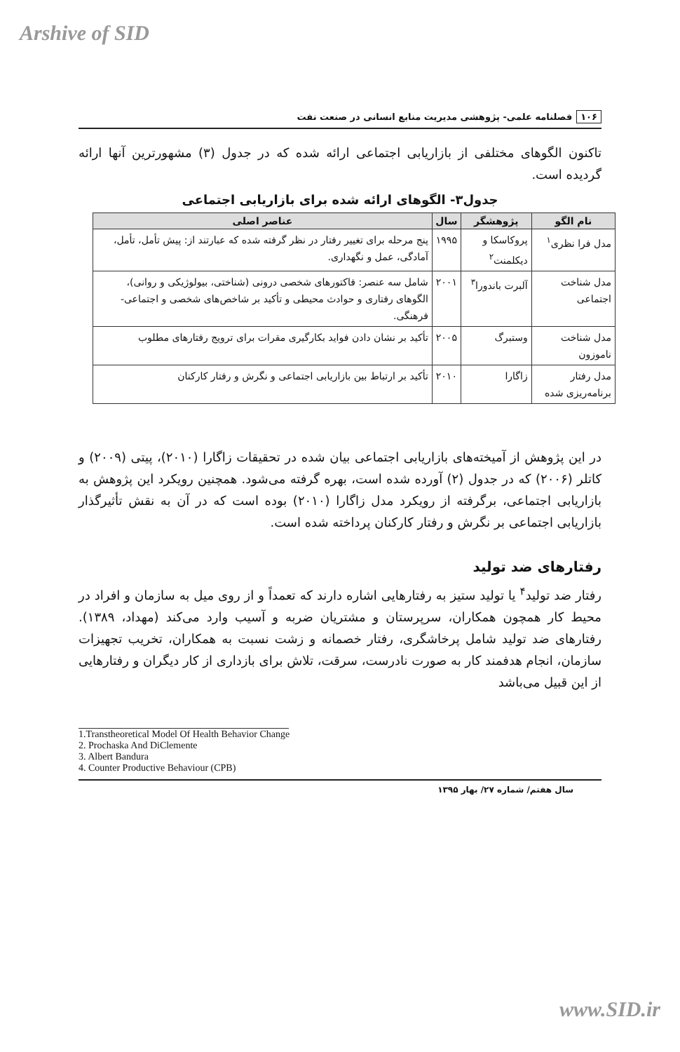Arshive of SID
۱۰۶ فصلنامه علمی- پژوهشی مدیریت منابع انسانی در صنعت نفت
تاکنون الگوهای مختلفی از بازاریابی اجتماعی ارائه شده که در جدول (۳) مشهورترین آنها ارائه گردیده است.
جدول۳- الگوهای ارائه شده برای بازاریابی اجتماعی
| نام الگو | پژوهشگر | سال | عناصر اصلی |
| --- | --- | --- | --- |
| مدل فرا نظری<sup>۱</sup> | پروکاسکا و دیکلمنت<sup>۲</sup> | ۱۹۹۵ | پنج مرحله برای تغییر رفتار در نظر گرفته شده که عبارتند از: پیش تأمل، تأمل، آمادگی، عمل و نگهداری. |
| مدل شناخت اجتماعی | آلبرت باندورا<sup>۳</sup> | ۲۰۰۱ | شامل سه عنصر: فاکتورهای شخصی درونی (شناختی، بیولوژیکی و روانی)، الگوهای رفتاری و حوادث محیطی و تأکید بر شاخص‌های شخصی و اجتماعی- فرهنگی. |
| مدل شناخت ناموزون | وستبرگ | ۲۰۰۵ | تأکید بر نشان دادن فواید بکارگیری مقرات برای ترویج رفتارهای مطلوب |
| مدل رفتار برنامه‌ریزی شده | زاگارا | ۲۰۱۰ | تأکید بر ارتباط بین بازاریابی اجتماعی و نگرش و رفتار کارکنان |
در این پژوهش از آمیخته‌های بازاریابی اجتماعی بیان شده در تحقیقات زاگارا (۲۰۱۰)، پیتی (۲۰۰۹) و کاتلر (۲۰۰۶) که در جدول (۲) آورده شده است، بهره گرفته می‌شود. همچنین رویکرد این پژوهش به بازاریابی اجتماعی، برگرفته از رویکرد مدل زاگارا (۲۰۱۰) بوده است که در آن به نقش تأثیرگذار بازاریابی اجتماعی بر نگرش و رفتار کارکنان پرداخته شده است.
رفتارهای ضد تولید
رفتار ضد تولید<sup>۴</sup> یا تولید ستیز به رفتارهایی اشاره دارند که تعمداً و از روی میل به سازمان و افراد در محیط کار همچون همکاران، سرپرستان و مشتریان ضربه و آسیب وارد می‌کند (مهداد، ۱۳۸۹). رفتارهای ضد تولید شامل پرخاشگری، رفتار خصمانه و زشت نسبت به همکاران، تخریب تجهیزات سازمان، انجام هدفمند کار به صورت نادرست، سرقت، تلاش برای بازداری از کار دیگران و رفتارهایی از این قبیل می‌باشد
1.Transtheoretical Model Of Health Behavior Change
2. Prochaska And DiClemente
3. Albert Bandura
4. Counter Productive Behaviour (CPB)
سال هفتم/ شماره ۲۷/ بهار ۱۳۹۵
www.SID.ir